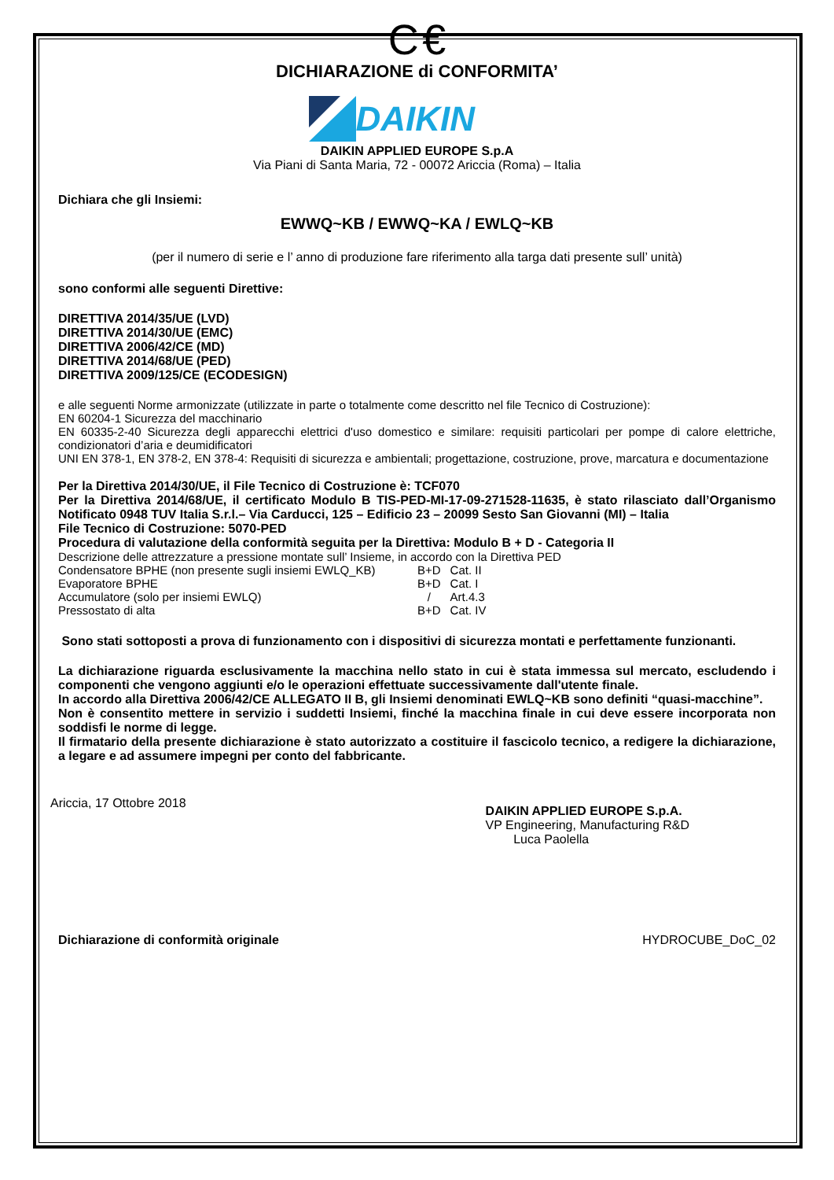C €
DICHIARAZIONE di CONFORMITA’
DAIKIN
DAIKIN APPLIED EUROPE S.p.A
Via Piani di Santa Maria, 72 - 00072 Ariccia (Roma) – Italia
Dichiara che gli Insiemi:
EWWQ~KB / EWWQ~KA / EWLQ~KB
(per il numero di serie e l’ anno di produzione fare riferimento alla targa dati presente sull’ unità)
sono conformi alle seguenti Direttive:
DIRETTIVA 2014/35/UE (LVD)
DIRETTIVA 2014/30/UE (EMC)
DIRETTIVA 2006/42/CE (MD)
DIRETTIVA 2014/68/UE (PED)
DIRETTIVA 2009/125/CE (ECODESIGN)
e alle seguenti Norme armonizzate (utilizzate in parte o totalmente come descritto nel file Tecnico di Costruzione):
EN 60204-1 Sicurezza del macchinario
EN 60335-2-40 Sicurezza degli apparecchi elettrici d'uso domestico e similare: requisiti particolari per pompe di calore elettriche, condizionatori d’aria e deumidificatori
UNI EN 378-1, EN 378-2, EN 378-4: Requisiti di sicurezza e ambientali; progettazione, costruzione, prove, marcatura e documentazione
Per la Direttiva 2014/30/UE, il File Tecnico di Costruzione è: TCF070
Per la Direttiva 2014/68/UE, il certificato Modulo B TIS-PED-MI-17-09-271528-11635, è stato rilasciato dall’Organismo Notificato 0948 TUV Italia S.r.l.– Via Carducci, 125 – Edificio 23 – 20099 Sesto San Giovanni (MI) – Italia
File Tecnico di Costruzione: 5070-PED
Procedura di valutazione della conformità seguita per la Direttiva: Modulo B + D - Categoria II
Descrizione delle attrezzature a pressione montate sull’ Insieme, in accordo con la Direttiva PED
| Condensatore BPHE (non presente sugli insiemi EWLQ_KB) | B+D | Cat. II |
| Evaporatore BPHE | B+D | Cat. I |
| Accumulatore (solo per insiemi EWLQ) | / | Art.4.3 |
| Pressostato di alta | B+D | Cat. IV |
Sono stati sottoposti a prova di funzionamento con i dispositivi di sicurezza montati e perfettamente funzionanti.
La dichiarazione riguarda esclusivamente la macchina nello stato in cui è stata immessa sul mercato, escludendo i componenti che vengono aggiunti e/o le operazioni effettuate successivamente dall'utente finale.
In accordo alla Direttiva 2006/42/CE ALLEGATO II B, gli Insiemi denominati EWLQ~KB sono definiti “quasi-macchine”.
Non è consentito mettere in servizio i suddetti Insiemi, finché la macchina finale in cui deve essere incorporata non soddisfi le norme di legge.
Il firmatario della presente dichiarazione è stato autorizzato a costituire il fascicolo tecnico, a redigere la dichiarazione, a legare e ad assumere impegni per conto del fabbricante.
Ariccia, 17 Ottobre 2018
DAIKIN APPLIED EUROPE S.p.A.
VP Engineering, Manufacturing R&D
Luca Paolella
Dichiarazione di conformità originale HYDROCUBE_DoC_02